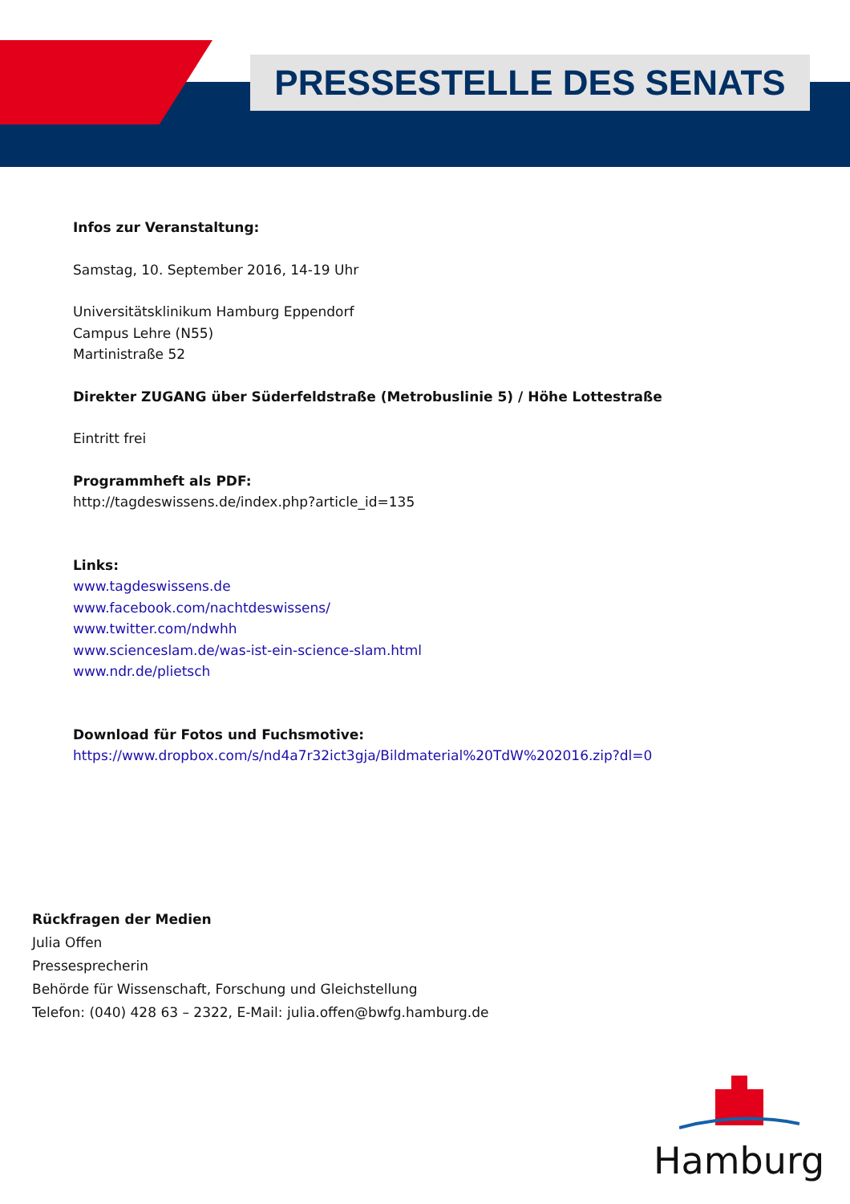PRESSESTELLE DES SENATS
Infos zur Veranstaltung:
Samstag, 10. September 2016, 14-19 Uhr
Universitätsklinikum Hamburg Eppendorf
Campus Lehre (N55)
Martinistraße 52
Direkter ZUGANG über Süderfeldstraße (Metrobuslinie 5) / Höhe Lottestraße
Eintritt frei
Programmheft als PDF:
http://tagdeswissens.de/index.php?article_id=135
Links:
www.tagdeswissens.de
www.facebook.com/nachtdeswissens/
www.twitter.com/ndwhh
www.scienceslam.de/was-ist-ein-science-slam.html
www.ndr.de/plietsch
Download für Fotos und Fuchsmotive:
https://www.dropbox.com/s/nd4a7r32ict3gja/Bildmaterial%20TdW%202016.zip?dl=0
Rückfragen der Medien
Julia Offen
Pressesprecherin
Behörde für Wissenschaft, Forschung und Gleichstellung
Telefon: (040) 428 63 – 2322, E-Mail: julia.offen@bwfg.hamburg.de
Hamburg